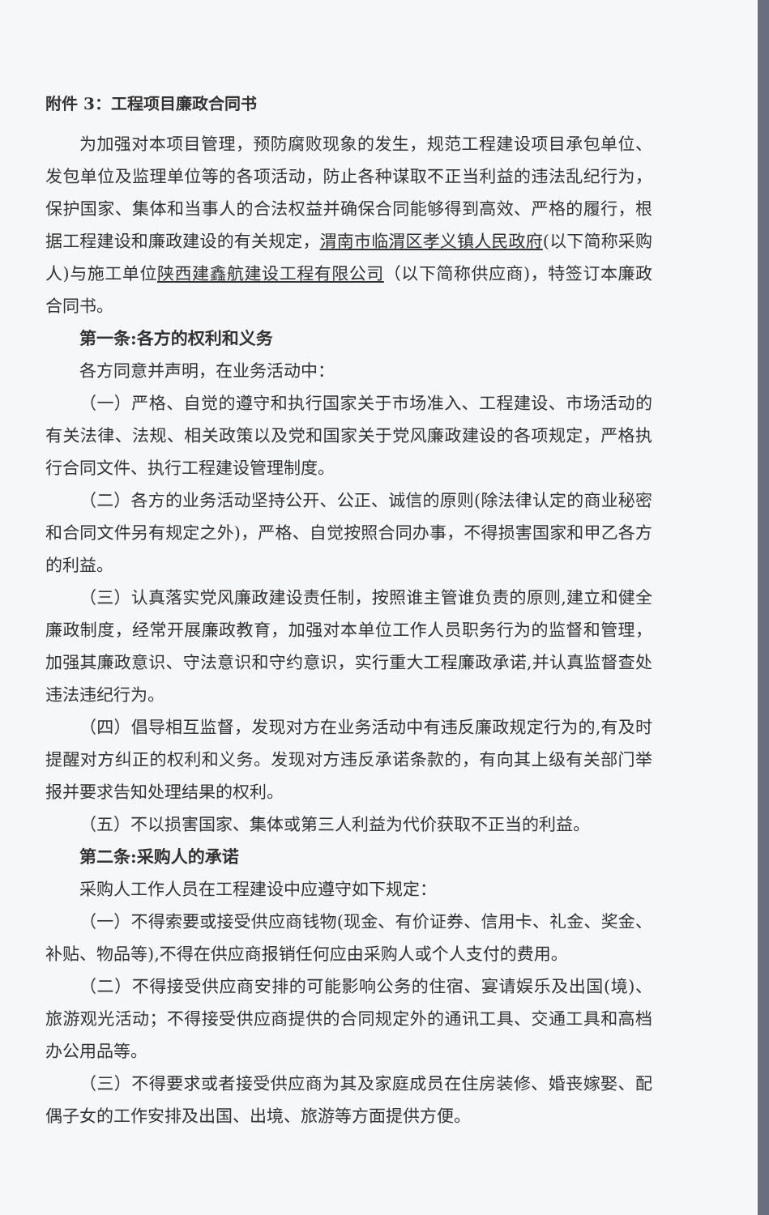附件 3：工程项目廉政合同书
为加强对本项目管理，预防腐败现象的发生，规范工程建设项目承包单位、发包单位及监理单位等的各项活动，防止各种谋取不正当利益的违法乱纪行为，保护国家、集体和当事人的合法权益并确保合同能够得到高效、严格的履行，根据工程建设和廉政建设的有关规定，渭南市临渭区孝义镇人民政府(以下简称采购人)与施工单位陕西建鑫航建设工程有限公司（以下简称供应商)，特签订本廉政合同书。
第一条:各方的权利和义务
各方同意并声明，在业务活动中：
（一）严格、自觉的遵守和执行国家关于市场准入、工程建设、市场活动的有关法律、法规、相关政策以及党和国家关于党风廉政建设的各项规定，严格执行合同文件、执行工程建设管理制度。
（二）各方的业务活动坚持公开、公正、诚信的原则(除法律认定的商业秘密和合同文件另有规定之外)，严格、自觉按照合同办事，不得损害国家和甲乙各方的利益。
（三）认真落实党风廉政建设责任制，按照谁主管谁负责的原则,建立和健全廉政制度，经常开展廉政教育，加强对本单位工作人员职务行为的监督和管理，加强其廉政意识、守法意识和守约意识，实行重大工程廉政承诺,并认真监督查处违法违纪行为。
（四）倡导相互监督，发现对方在业务活动中有违反廉政规定行为的,有及时提醒对方纠正的权利和义务。发现对方违反承诺条款的，有向其上级有关部门举报并要求告知处理结果的权利。
（五）不以损害国家、集体或第三人利益为代价获取不正当的利益。
第二条:采购人的承诺
采购人工作人员在工程建设中应遵守如下规定：
（一）不得索要或接受供应商钱物(现金、有价证券、信用卡、礼金、奖金、补贴、物品等),不得在供应商报销任何应由采购人或个人支付的费用。
（二）不得接受供应商安排的可能影响公务的住宿、宴请娱乐及出国(境)、旅游观光活动；不得接受供应商提供的合同规定外的通讯工具、交通工具和高档办公用品等。
（三）不得要求或者接受供应商为其及家庭成员在住房装修、婚丧嫁娶、配偶子女的工作安排及出国、出境、旅游等方面提供方便。